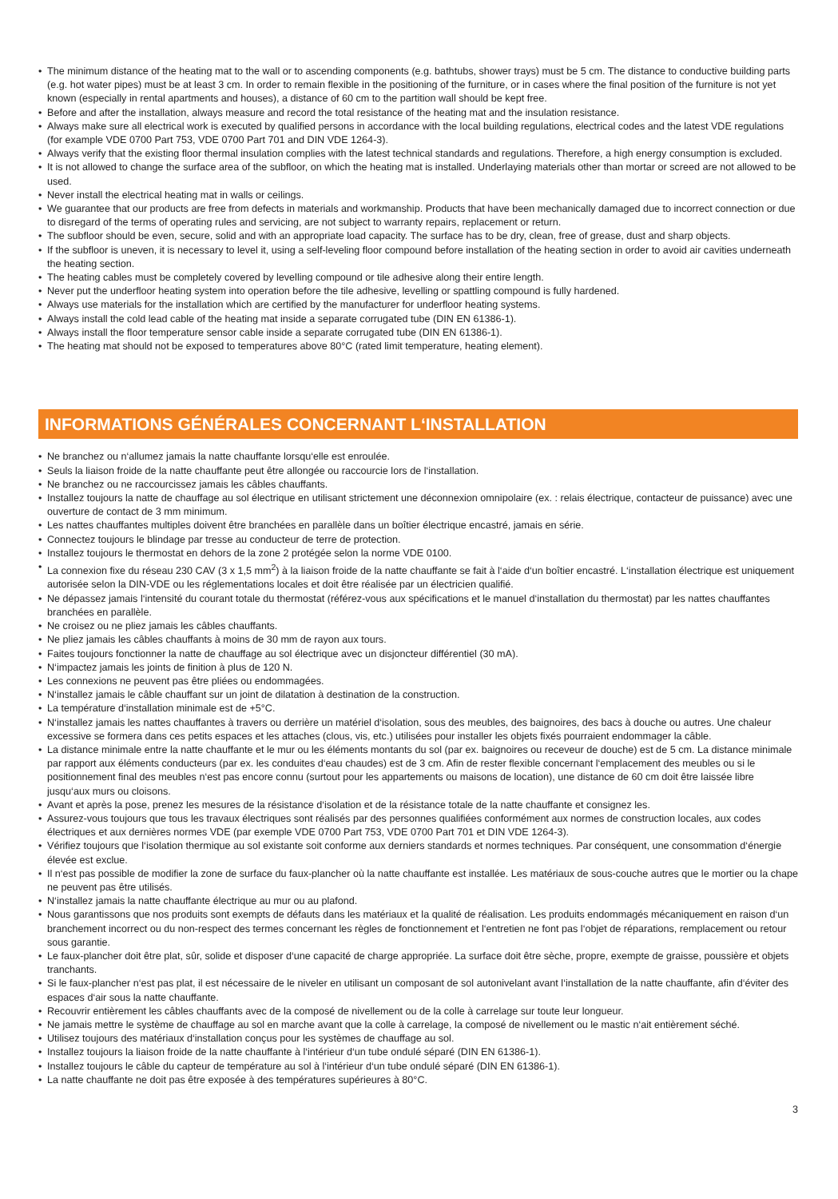• The minimum distance of the heating mat to the wall or to ascending components (e.g. bathtubs, shower trays) must be 5 cm. The distance to conductive building parts (e.g. hot water pipes) must be at least 3 cm. In order to remain flexible in the positioning of the furniture, or in cases where the final position of the furniture is not yet known (especially in rental apartments and houses), a distance of 60 cm to the partition wall should be kept free.
• Before and after the installation, always measure and record the total resistance of the heating mat and the insulation resistance.
• Always make sure all electrical work is executed by qualified persons in accordance with the local building regulations, electrical codes and the latest VDE regulations (for example VDE 0700 Part 753, VDE 0700 Part 701 and DIN VDE 1264-3).
• Always verify that the existing floor thermal insulation complies with the latest technical standards and regulations. Therefore, a high energy consumption is excluded.
• It is not allowed to change the surface area of the subfloor, on which the heating mat is installed. Underlaying materials other than mortar or screed are not allowed to be used.
• Never install the electrical heating mat in walls or ceilings.
• We guarantee that our products are free from defects in materials and workmanship. Products that have been mechanically damaged due to incorrect connection or due to disregard of the terms of operating rules and servicing, are not subject to warranty repairs, replacement or return.
• The subfloor should be even, secure, solid and with an appropriate load capacity. The surface has to be dry, clean, free of grease, dust and sharp objects.
• If the subfloor is uneven, it is necessary to level it, using a self-leveling floor compound before installation of the heating section in order to avoid air cavities underneath the heating section.
• The heating cables must be completely covered by levelling compound or tile adhesive along their entire length.
• Never put the underfloor heating system into operation before the tile adhesive, levelling or spattling compound is fully hardened.
• Always use materials for the installation which are certified by the manufacturer for underfloor heating systems.
• Always install the cold lead cable of the heating mat inside a separate corrugated tube (DIN EN 61386-1).
• Always install the floor temperature sensor cable inside a separate corrugated tube (DIN EN 61386-1).
• The heating mat should not be exposed to temperatures above 80°C (rated limit temperature, heating element).
INFORMATIONS GÉNÉRALES CONCERNANT L‘INSTALLATION
• Ne branchez ou n‘allumez jamais la natte chauffante lorsqu‘elle est enroulée.
• Seuls la liaison froide de la natte chauffante peut être allongée ou raccourcie lors de l‘installation.
• Ne branchez ou ne raccourcissez jamais les câbles chauffants.
• Installez toujours la natte de chauffage au sol électrique en utilisant strictement une déconnexion omnipolaire (ex. : relais électrique, contacteur de puissance) avec une ouverture de contact de 3 mm minimum.
• Les nattes chauffantes multiples doivent être branchées en parallèle dans un boîtier électrique encastré, jamais en série.
• Connectez toujours le blindage par tresse au conducteur de terre de protection.
• Installez toujours le thermostat en dehors de la zone 2 protégée selon la norme VDE 0100.
• La connexion fixe du réseau 230 CAV (3 x 1,5 mm<sup>2</sup>) à la liaison froide de la natte chauffante se fait à l‘aide d‘un boîtier encastré. L‘installation électrique est uniquement autorisée selon la DIN-VDE ou les réglementations locales et doit être réalisée par un électricien qualifié.
• Ne dépassez jamais l‘intensité du courant totale du thermostat (référez-vous aux spécifications et le manuel d‘installation du thermostat) par les nattes chauffantes branchées en parallèle.
• Ne croisez ou ne pliez jamais les câbles chauffants.
• Ne pliez jamais les câbles chauffants à moins de 30 mm de rayon aux tours.
• Faites toujours fonctionner la natte de chauffage au sol électrique avec un disjoncteur différentiel (30 mA).
• N‘impactez jamais les joints de finition à plus de 120 N.
• Les connexions ne peuvent pas être pliées ou endommagées.
• N‘installez jamais le câble chauffant sur un joint de dilatation à destination de la construction.
• La température d‘installation minimale est de +5°C.
• N‘installez jamais les nattes chauffantes à travers ou derrière un matériel d‘isolation, sous des meubles, des baignoires, des bacs à douche ou autres. Une chaleur excessive se formera dans ces petits espaces et les attaches (clous, vis, etc.) utilisées pour installer les objets fixés pourraient endommager la câble.
• La distance minimale entre la natte chauffante et le mur ou les éléments montants du sol (par ex. baignoires ou receveur de douche) est de 5 cm. La distance minimale par rapport aux éléments conducteurs (par ex. les conduites d‘eau chaudes) est de 3 cm. Afin de rester flexible concernant l‘emplacement des meubles ou si le positionnement final des meubles n‘est pas encore connu (surtout pour les appartements ou maisons de location), une distance de 60 cm doit être laissée libre jusqu‘aux murs ou cloisons.
• Avant et après la pose, prenez les mesures de la résistance d‘isolation et de la résistance totale de la natte chauffante et consignez les.
• Assurez-vous toujours que tous les travaux électriques sont réalisés par des personnes qualifiées conformément aux normes de construction locales, aux codes électriques et aux dernières normes VDE (par exemple VDE 0700 Part 753, VDE 0700 Part 701 et DIN VDE 1264-3).
• Vérifiez toujours que l‘isolation thermique au sol existante soit conforme aux derniers standards et normes techniques. Par conséquent, une consommation d‘énergie élevée est exclue.
• Il n‘est pas possible de modifier la zone de surface du faux-plancher où la natte chauffante est installée. Les matériaux de sous-couche autres que le mortier ou la chape ne peuvent pas être utilisés.
• N‘installez jamais la natte chauffante électrique au mur ou au plafond.
• Nous garantissons que nos produits sont exempts de défauts dans les matériaux et la qualité de réalisation. Les produits endommagés mécaniquement en raison d‘un branchement incorrect ou du non-respect des termes concernant les règles de fonctionnement et l‘entretien ne font pas l‘objet de réparations, remplacement ou retour sous garantie.
• Le faux-plancher doit être plat, sûr, solide et disposer d‘une capacité de charge appropriée. La surface doit être sèche, propre, exempte de graisse, poussière et objets tranchants.
• Si le faux-plancher n‘est pas plat, il est nécessaire de le niveler en utilisant un composant de sol autonivelant avant l‘installation de la natte chauffante, afin d‘éviter des espaces d‘air sous la natte chauffante.
• Recouvrir entièrement les câbles chauffants avec de la composé de nivellement ou de la colle à carrelage sur toute leur longueur.
• Ne jamais mettre le système de chauffage au sol en marche avant que la colle à carrelage, la composé de nivellement ou le mastic n‘ait entièrement séché.
• Utilisez toujours des matériaux d‘installation conçus pour les systèmes de chauffage au sol.
• Installez toujours la liaison froide de la natte chauffante à l‘intérieur d‘un tube ondulé séparé (DIN EN 61386-1).
• Installez toujours le câble du capteur de température au sol à l‘intérieur d‘un tube ondulé séparé (DIN EN 61386-1).
• La natte chauffante ne doit pas être exposée à des températures supérieures à 80°C.
3